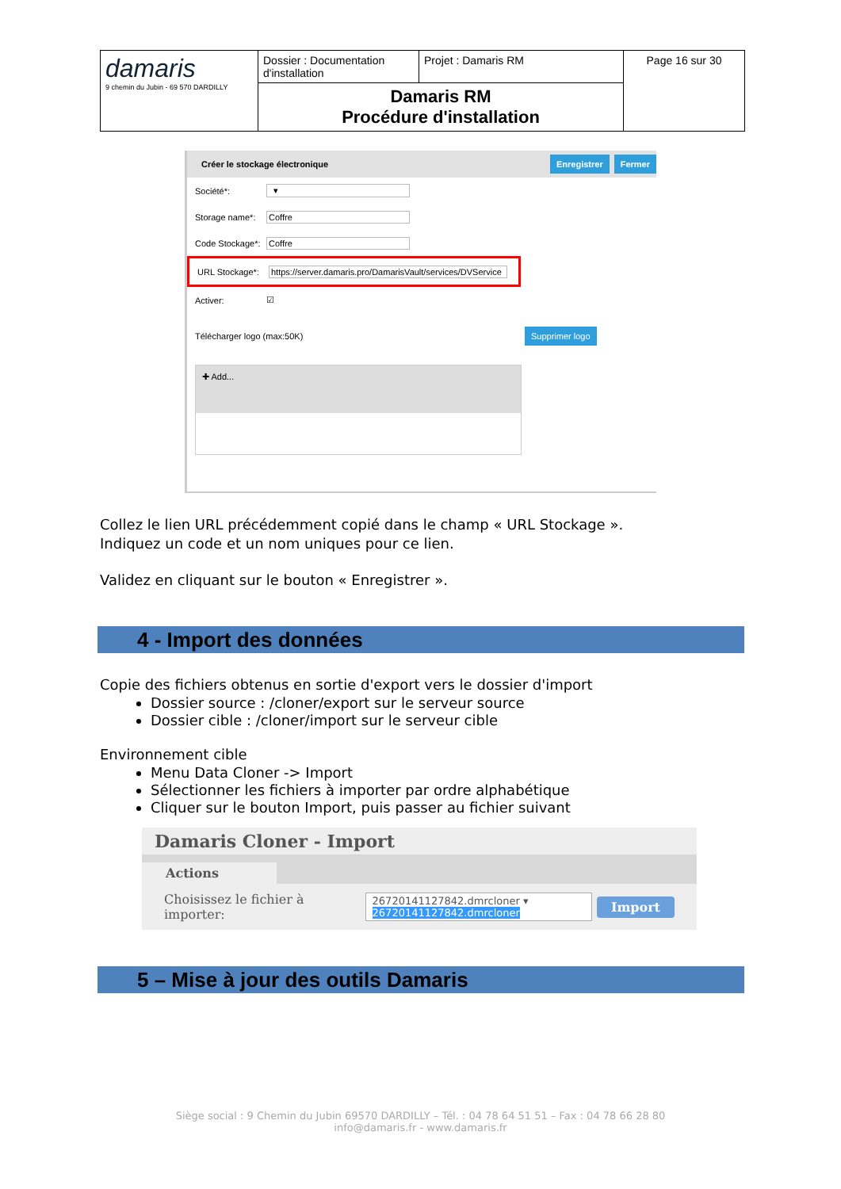| damaris 9 chemin du Jubin - 69 570 DARDILLY | Dossier : Documentation d'installation | Projet : Damaris RM | Page 16 sur 30 |
| | Damaris RM Procédure d'installation | | |
Créer le stockage électronique Enregistrer Fermer
Société*: ▾
Storage name*:
Coffre
Code Stockage*:
Coffre
URL Stockage*:
https://server.damaris.pro/DamarisVault/services/DVService
Activer: ☑
Télécharger logo (max:50K) Supprimer logo
✚ Add...
Collez le lien URL précédemment copié dans le champ « URL Stockage ».
Indiquez un code et un nom uniques pour ce lien.
Validez en cliquant sur le bouton « Enregistrer ».
4 - Import des données
Copie des fichiers obtenus en sortie d'export vers le dossier d'import
Dossier source : /cloner/export sur le serveur source
Dossier cible : /cloner/import sur le serveur cible
Environnement cible
Menu Data Cloner -> Import
Sélectionner les fichiers à importer par ordre alphabétique
Cliquer sur le bouton Import, puis passer au fichier suivant
Damaris Cloner - Import
Actions
Choisissez le fichier à importer: 26720141127842.dmrcloner ▾
26720141127842.dmrcloner Import
5 – Mise à jour des outils Damaris
Siège social : 9 Chemin du Jubin 69570 DARDILLY – Tél. : 04 78 64 51 51 – Fax : 04 78 66 28 80
info@damaris.fr - www.damaris.fr